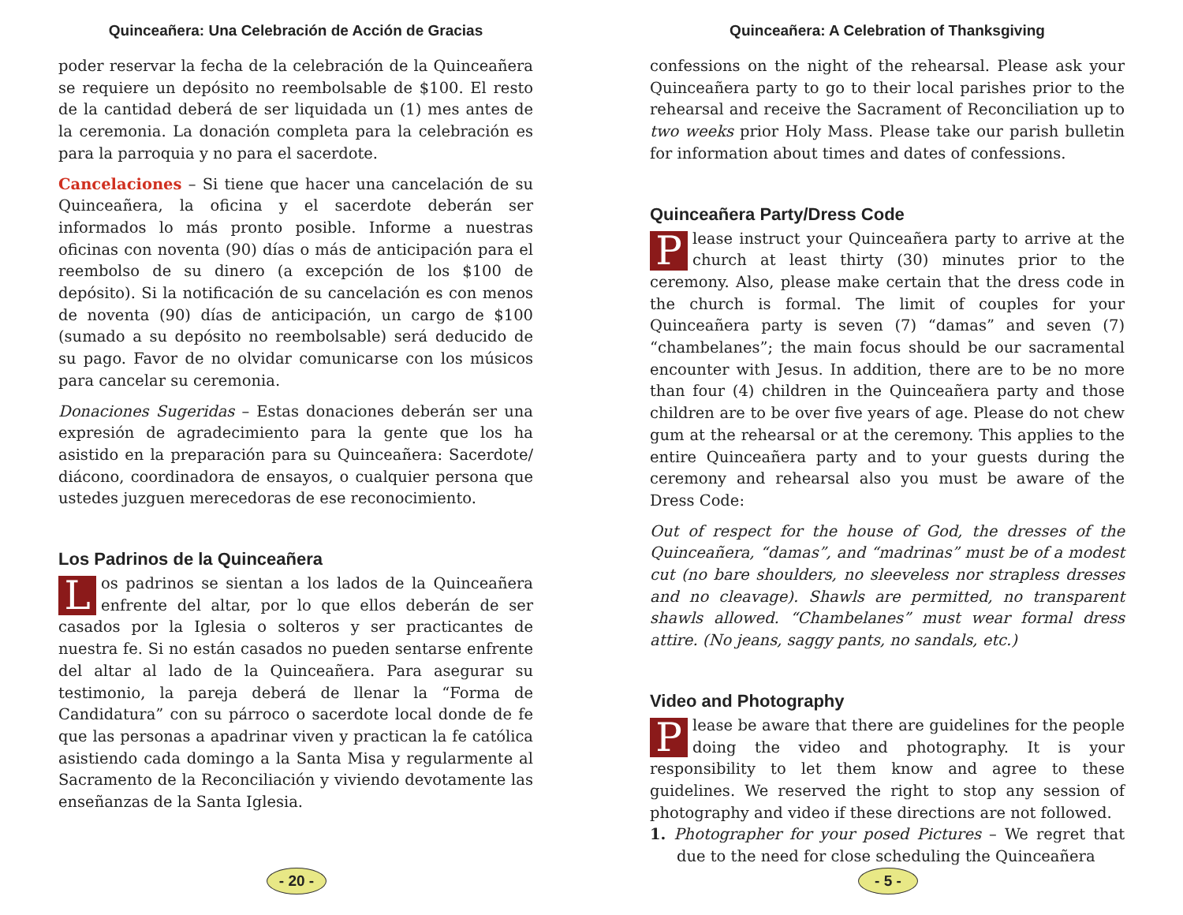Quinceañera: Una Celebración de Acción de Gracias
poder reservar la fecha de la celebración de la Quinceañera se requiere un depósito no reembolsable de $100. El resto de la cantidad deberá de ser liquidada un (1) mes antes de la ceremonia. La donación completa para la celebración es para la parroquia y no para el sacerdote.
Cancelaciones – Si tiene que hacer una cancelación de su Quinceañera, la oficina y el sacerdote deberán ser informados lo más pronto posible. Informe a nuestras oficinas con noventa (90) días o más de anticipación para el reembolso de su dinero (a excepción de los $100 de depósito). Si la notificación de su cancelación es con menos de noventa (90) días de anticipación, un cargo de $100 (sumado a su depósito no reembolsable) será deducido de su pago. Favor de no olvidar comunicarse con los músicos para cancelar su ceremonia.
Donaciones Sugeridas – Estas donaciones deberán ser una expresión de agradecimiento para la gente que los ha asistido en la preparación para su Quinceañera: Sacerdote/ diácono, coordinadora de ensayos, o cualquier persona que ustedes juzguen merecedoras de ese reconocimiento.
Los Padrinos de la Quinceañera
Los padrinos se sientan a los lados de la Quinceañera enfrente del altar, por lo que ellos deberán de ser casados por la Iglesia o solteros y ser practicantes de nuestra fe. Si no están casados no pueden sentarse enfrente del altar al lado de la Quinceañera. Para asegurar su testimonio, la pareja deberá de llenar la “Forma de Candidatura” con su párroco o sacerdote local donde de fe que las personas a apadrinar viven y practican la fe católica asistiendo cada domingo a la Santa Misa y regularmente al Sacramento de la Reconciliación y viviendo devotamente las enseñanzas de la Santa Iglesia.
- 20 -
Quinceañera: A Celebration of Thanksgiving
confessions on the night of the rehearsal. Please ask your Quinceañera party to go to their local parishes prior to the rehearsal and receive the Sacrament of Reconciliation up to two weeks prior Holy Mass. Please take our parish bulletin for information about times and dates of confessions.
Quinceañera Party/Dress Code
Please instruct your Quinceañera party to arrive at the church at least thirty (30) minutes prior to the ceremony. Also, please make certain that the dress code in the church is formal. The limit of couples for your Quinceañera party is seven (7) “damas” and seven (7) “chambelanes”; the main focus should be our sacramental encounter with Jesus. In addition, there are to be no more than four (4) children in the Quinceañera party and those children are to be over five years of age. Please do not chew gum at the rehearsal or at the ceremony. This applies to the entire Quinceañera party and to your guests during the ceremony and rehearsal also you must be aware of the Dress Code:
Out of respect for the house of God, the dresses of the Quinceañera, “damas”, and “madrinas” must be of a modest cut (no bare shoulders, no sleeveless nor strapless dresses and no cleavage). Shawls are permitted, no transparent shawls allowed. “Chambelanes” must wear formal dress attire. (No jeans, saggy pants, no sandals, etc.)
Video and Photography
Please be aware that there are guidelines for the people doing the video and photography. It is your responsibility to let them know and agree to these guidelines. We reserved the right to stop any session of photography and video if these directions are not followed.
1. Photographer for your posed Pictures – We regret that due to the need for close scheduling the Quinceañera
- 5 -